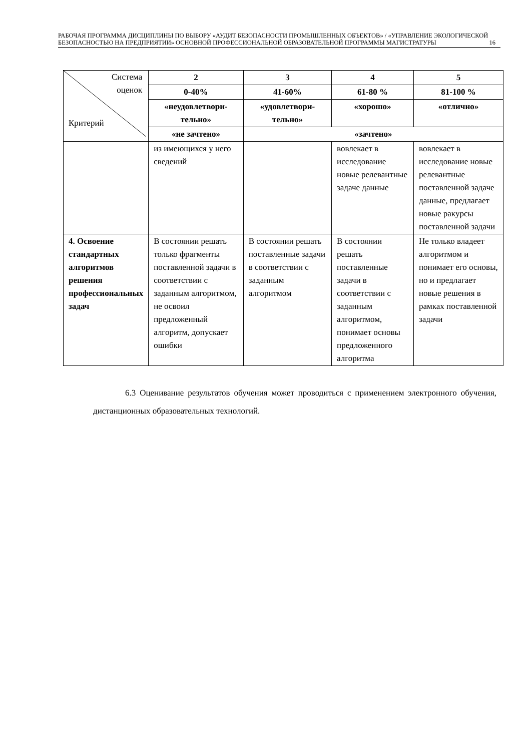РАБОЧАЯ ПРОГРАММА ДИСЦИПЛИНЫ ПО ВЫБОРУ «АУДИТ БЕЗОПАСНОСТИ ПРОМЫШЛЕННЫХ ОБЪЕКТОВ» / «УПРАВЛЕНИЕ ЭКОЛОГИЧЕСКОЙ БЕЗОПАСНОСТЬЮ НА ПРЕДПРИЯТИИ» ОСНОВНОЙ ПРОФЕССИОНАЛЬНОЙ ОБРАЗОВАТЕЛЬНОЙ ПРОГРАММЫ МАГИСТРАТУРЫ 16
| Система оценок Критерий | 2 | 3 | 4 | 5 |
| | 0-40% | 41-60% | 61-80 % | 81-100 % |
| | «неудовлетвори-тельно» | «удовлетвори-тельно» | «хорошо» | «отлично» |
| | «не зачтено» | «зачтено» | | |
| | из имеющихся у него сведений | | вовлекает в исследование новые релевантные задаче данные | вовлекает в исследование новые релевантные поставленной задаче данные, предлагает новые ракурсы поставленной задачи |
| 4. Освоение стандартных алгоритмов решения профессиональных задач | В состоянии решать только фрагменты поставленной задачи в соответствии с заданным алгоритмом, не освоил предложенный алгоритм, допускает ошибки | В состоянии решать поставленные задачи в соответствии с заданным алгоритмом | В состоянии решать поставленные задачи в соответствии с заданным алгоритмом, понимает основы предложенного алгоритма | Не только владеет алгоритмом и понимает его основы, но и предлагает новые решения в рамках поставленной задачи |
6.3 Оценивание результатов обучения может проводиться с применением электронного обучения, дистанционных образовательных технологий.